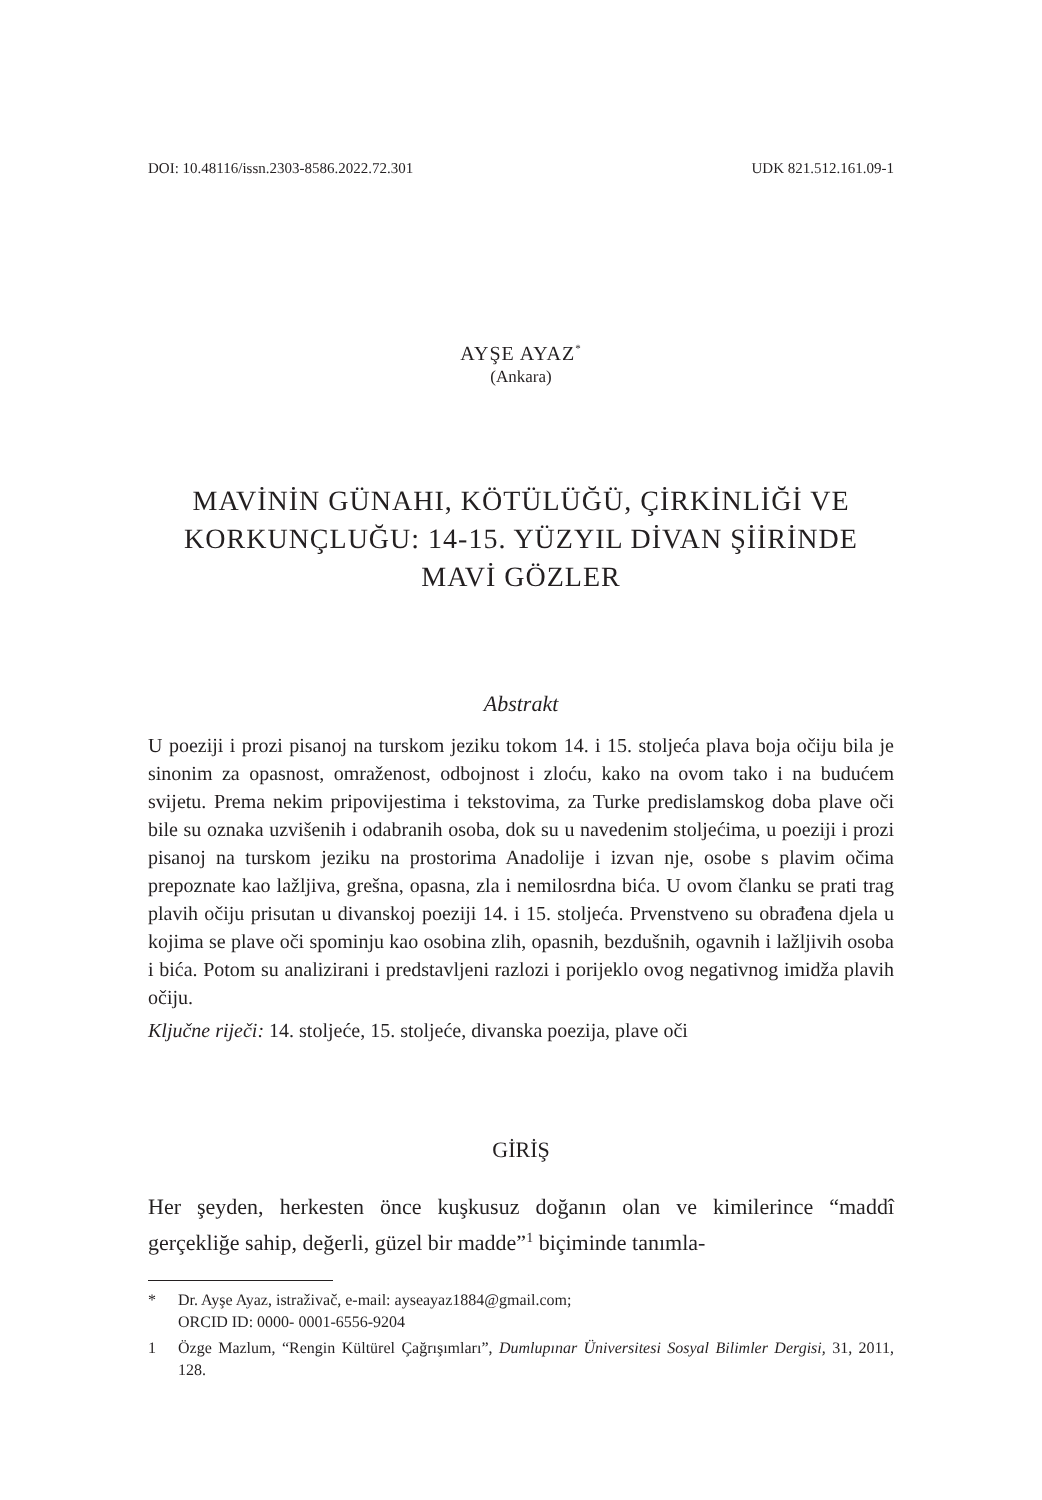DOI: 10.48116/issn.2303-8586.2022.72.301 UDK 821.512.161.09-1
AYŞE AYAZ<sup>*</sup>
(Ankara)
MAVİNİN GÜNAHI, KÖTÜLÜĞÜ, ÇİRKİNLİĞİ VE KORKUNÇLUĞU: 14-15. YÜZYIL DİVAN ŞİİRİNDE MAVİ GÖZLER
Abstrakt
U poeziji i prozi pisanoj na turskom jeziku tokom 14. i 15. stoljeća plava boja očiju bila je sinonim za opasnost, omraženost, odbojnost i zloću, kako na ovom tako i na budućem svijetu. Prema nekim pripovijestima i tekstovima, za Turke predislamskog doba plave oči bile su oznaka uzvišenih i odabranih osoba, dok su u navedenim stoljećima, u poeziji i prozi pisanoj na turskom jeziku na prostorima Anadolije i izvan nje, osobe s plavim očima prepoznate kao lažljiva, grešna, opasna, zla i nemilosrdna bića. U ovom članku se prati trag plavih očiju prisutan u divanskoj poeziji 14. i 15. stoljeća. Prvenstveno su obrađena djela u kojima se plave oči spominju kao osobina zlih, opasnih, bezdušnih, ogavnih i lažljivih osoba i bića. Potom su analizirani i predstavljeni razlozi i porijeklo ovog negativnog imidža plavih očiju.
Ključne riječi: 14. stoljeće, 15. stoljeće, divanska poezija, plave oči
GİRİŞ
Her şeyden, herkesten önce kuşkusuz doğanın olan ve kimilerince “maddî gerçekliğe sahip, değerli, güzel bir madde”<sup>1</sup> biçiminde tanımla-
* Dr. Ayşe Ayaz, istraživač, e-mail: ayseayaz1884@gmail.com;
ORCID ID: 0000- 0001-6556-9204
1 Özge Mazlum, “Rengin Kültürel Çağrışımları”, Dumlupınar Üniversitesi Sosyal Bilimler Dergisi, 31, 2011, 128.